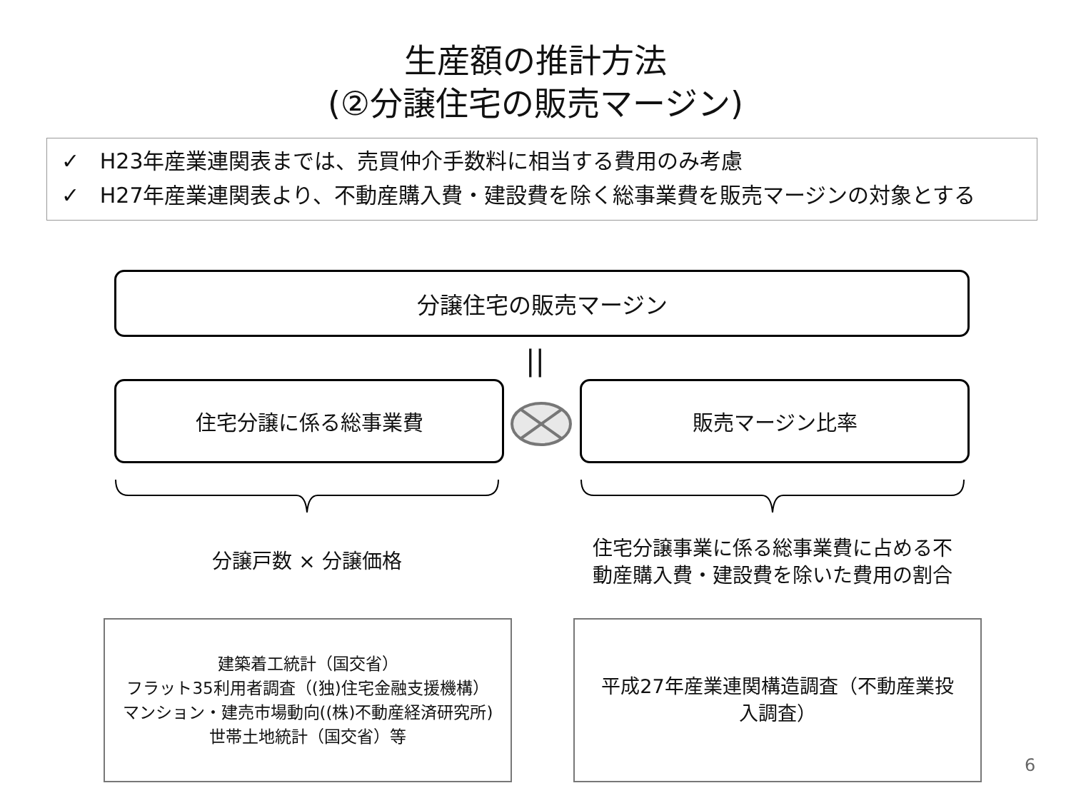生産額の推計方法
(②分譲住宅の販売マージン)
✓ H23年産業連関表までは、売買仲介手数料に相当する費用のみ考慮
✓ H27年産業連関表より、不動産購入費・建設費を除く総事業費を販売マージンの対象とする
分譲住宅の販売マージン
||
住宅分譲に係る総事業費 販売マージン比率
分譲戸数 × 分譲価格
住宅分譲事業に係る総事業費に占める不
動産購入費・建設費を除いた費用の割合
建築着工統計（国交省）
フラット35利用者調査（(独)住宅金融支援機構）
マンション・建売市場動向((株)不動産経済研究所)
世帯土地統計（国交省）等
平成27年産業連関構造調査（不動産業投
入調査）
6